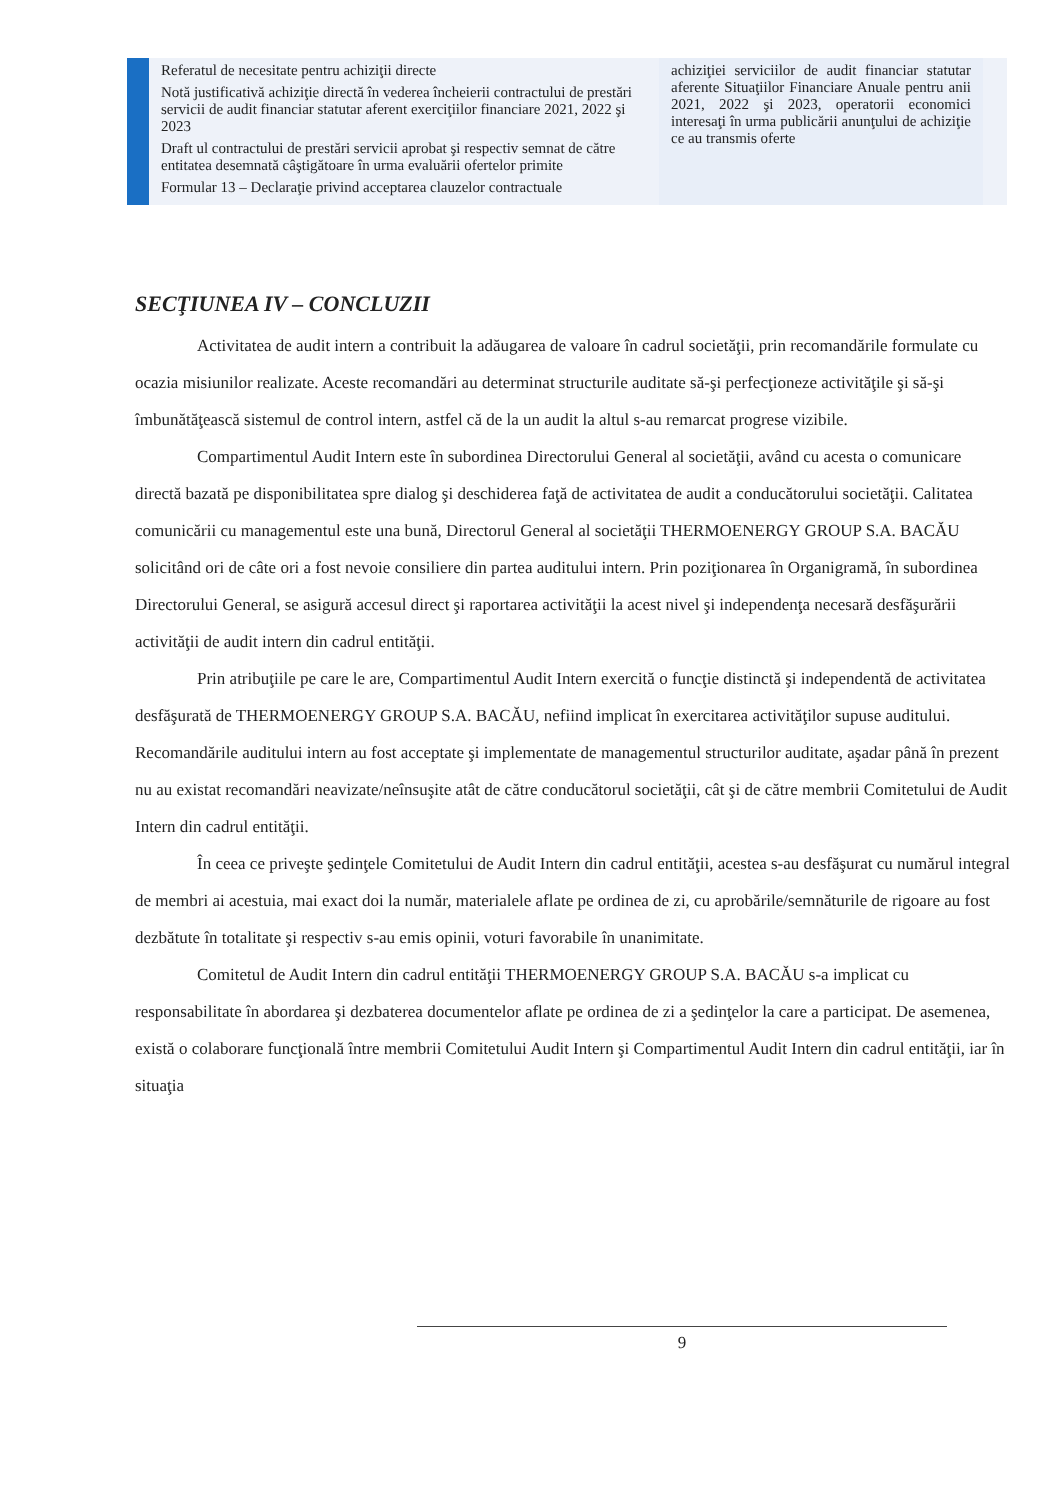| | Referatul de necesitate pentru achiziţii directe Notă justificativă achiziţie directă în vederea încheierii contractului de prestări servicii de audit financiar statutar aferent exerciţiilor financiare 2021, 2022 şi 2023 Draft ul contractului de prestări servicii aprobat şi respectiv semnat de către entitatea desemnată câştigătoare în urma evaluării ofertelor primite Formular 13 – Declaraţie privind acceptarea clauzelor contractuale | achiziţiei serviciilor de audit financiar statutar aferente Situaţiilor Financiare Anuale pentru anii 2021, 2022 şi 2023, operatorii economici interesaţi în urma publicării anunţului de achiziţie ce au transmis oferte | |
SECŢIUNEA IV – CONCLUZII
Activitatea de audit intern a contribuit la adăugarea de valoare în cadrul societăţii, prin recomandările formulate cu ocazia misiunilor realizate. Aceste recomandări au determinat structurile auditate să-şi perfecţioneze activităţile şi să-şi îmbunătăţească sistemul de control intern, astfel că de la un audit la altul s-au remarcat progrese vizibile.
Compartimentul Audit Intern este în subordinea Directorului General al societăţii, având cu acesta o comunicare directă bazată pe disponibilitatea spre dialog şi deschiderea faţă de activitatea de audit a conducătorului societăţii. Calitatea comunicării cu managementul este una bună, Directorul General al societăţii THERMOENERGY GROUP S.A. BACĂU solicitând ori de câte ori a fost nevoie consiliere din partea auditului intern. Prin poziţionarea în Organigramă, în subordinea Directorului General, se asigură accesul direct şi raportarea activităţii la acest nivel şi independenţa necesară desfăşurării activităţii de audit intern din cadrul entităţii.
Prin atribuţiile pe care le are, Compartimentul Audit Intern exercită o funcţie distinctă şi independentă de activitatea desfăşurată de THERMOENERGY GROUP S.A. BACĂU, nefiind implicat în exercitarea activităţilor supuse auditului. Recomandările auditului intern au fost acceptate şi implementate de managementul structurilor auditate, aşadar până în prezent nu au existat recomandări neavizate/neînsuşite atât de către conducătorul societăţii, cât şi de către membrii Comitetului de Audit Intern din cadrul entităţii.
În ceea ce priveşte şedinţele Comitetului de Audit Intern din cadrul entităţii, acestea s-au desfăşurat cu numărul integral de membri ai acestuia, mai exact doi la număr, materialele aflate pe ordinea de zi, cu aprobările/semnăturile de rigoare au fost dezbătute în totalitate şi respectiv s-au emis opinii, voturi favorabile în unanimitate.
Comitetul de Audit Intern din cadrul entităţii THERMOENERGY GROUP S.A. BACĂU s-a implicat cu responsabilitate în abordarea şi dezbaterea documentelor aflate pe ordinea de zi a şedinţelor la care a participat. De asemenea, există o colaborare funcţională între membrii Comitetului Audit Intern şi Compartimentul Audit Intern din cadrul entităţii, iar în situaţia
9